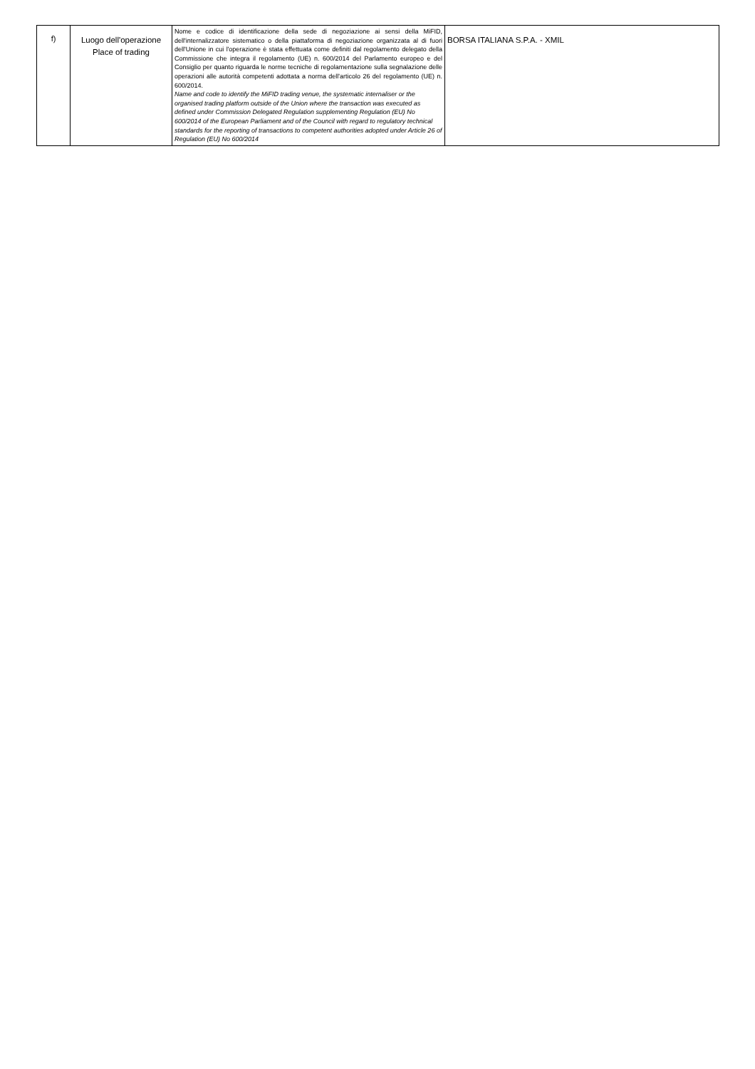| f) | Luogo dell'operazione Place of trading | Nome e codice di identificazione della sede di negoziazione ai sensi della MiFID, dell'internalizzatore sistematico o della piattaforma di negoziazione organizzata al di fuori dell'Unione in cui l'operazione è stata effettuata come definiti dal regolamento delegato della Commissione che integra il regolamento (UE) n. 600/2014 del Parlamento europeo e del Consiglio per quanto riguarda le norme tecniche di regolamentazione sulla segnalazione delle operazioni alle autorità competenti adottata a norma dell'articolo 26 del regolamento (UE) n. 600/2014. Name and code to identify the MiFID trading venue, the systematic internaliser or the organised trading platform outside of the Union where the transaction was executed as defined under Commission Delegated Regulation supplementing Regulation (EU) No 600/2014 of the European Parliament and of the Council with regard to regulatory technical standards for the reporting of transactions to competent authorities adopted under Article 26 of Regulation (EU) No 600/2014 | BORSA ITALIANA S.P.A. - XMIL |